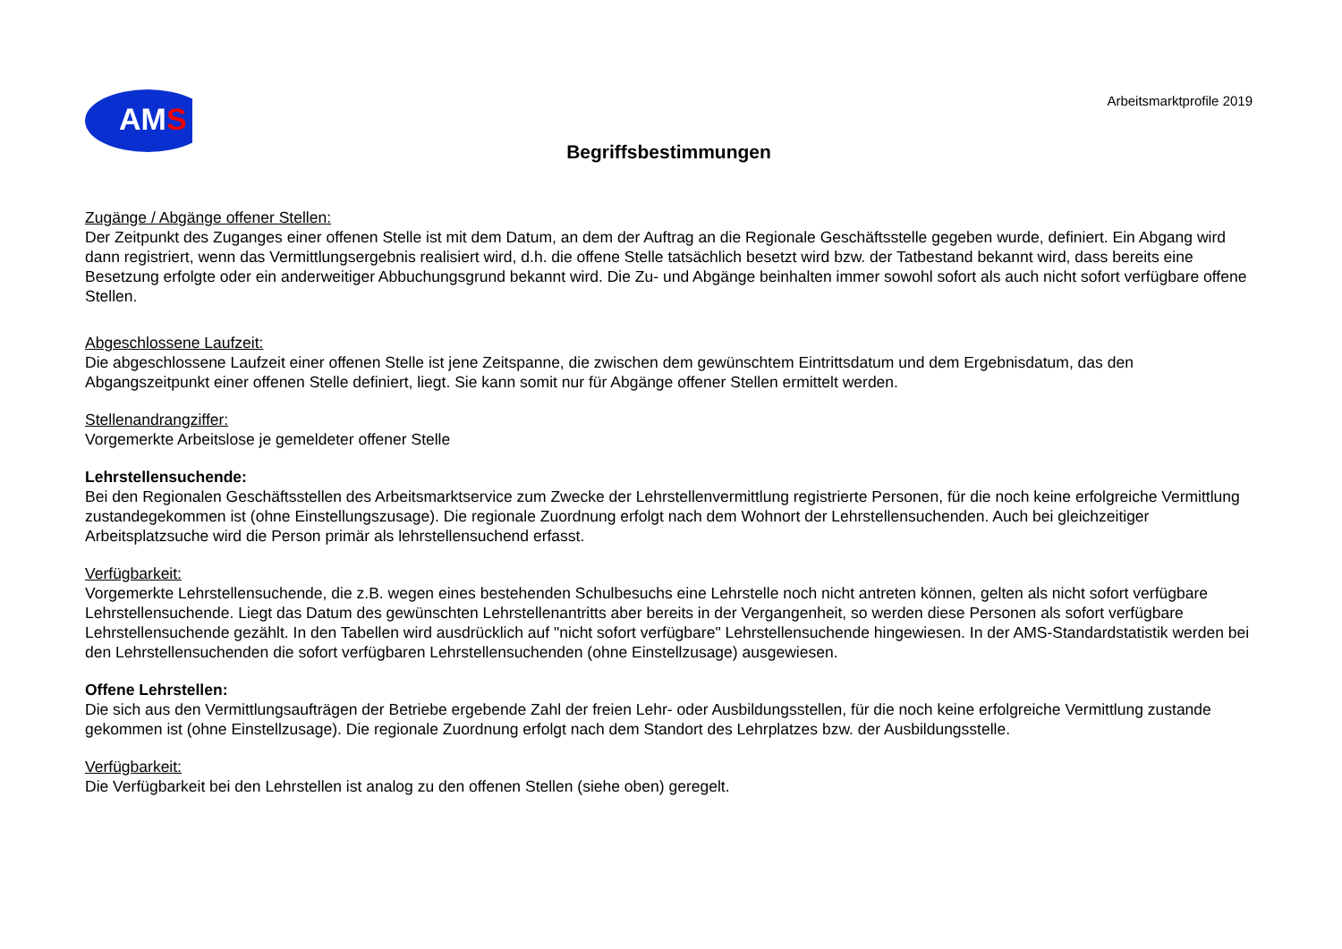AMS
Arbeitsmarktprofile 2019
Begriffsbestimmungen
Zugänge / Abgänge offener Stellen:
Der Zeitpunkt des Zuganges einer offenen Stelle ist mit dem Datum, an dem der Auftrag an die Regionale Geschäftsstelle gegeben wurde, definiert. Ein Abgang wird dann registriert, wenn das Vermittlungsergebnis realisiert wird, d.h. die offene Stelle tatsächlich besetzt wird bzw. der Tatbestand bekannt wird, dass bereits eine Besetzung erfolgte oder ein anderweitiger Abbuchungsgrund bekannt wird. Die Zu- und Abgänge beinhalten immer sowohl sofort als auch nicht sofort verfügbare offene Stellen.
Abgeschlossene Laufzeit:
Die abgeschlossene Laufzeit einer offenen Stelle ist jene Zeitspanne, die zwischen dem gewünschtem Eintrittsdatum und dem Ergebnisdatum, das den Abgangszeitpunkt einer offenen Stelle definiert, liegt. Sie kann somit nur für Abgänge offener Stellen ermittelt werden.
Stellenandrangziffer:
Vorgemerkte Arbeitslose je gemeldeter offener Stelle
Lehrstellensuchende:
Bei den Regionalen Geschäftsstellen des Arbeitsmarktservice zum Zwecke der Lehrstellenvermittlung registrierte Personen, für die noch keine erfolgreiche Vermittlung zustandegekommen ist (ohne Einstellungszusage). Die regionale Zuordnung erfolgt nach dem Wohnort der Lehrstellensuchenden. Auch bei gleichzeitiger Arbeitsplatzsuche wird die Person primär als lehrstellensuchend erfasst.
Verfügbarkeit:
Vorgemerkte Lehrstellensuchende, die z.B. wegen eines bestehenden Schulbesuchs eine Lehrstelle noch nicht antreten können, gelten als nicht sofort verfügbare Lehrstellensuchende. Liegt das Datum des gewünschten Lehrstellenantritts aber bereits in der Vergangenheit, so werden diese Personen als sofort verfügbare Lehrstellensuchende gezählt. In den Tabellen wird ausdrücklich auf "nicht sofort verfügbare" Lehrstellensuchende hingewiesen. In der AMS-Standardstatistik werden bei den Lehrstellensuchenden die sofort verfügbaren Lehrstellensuchenden (ohne Einstellzusage) ausgewiesen.
Offene Lehrstellen:
Die sich aus den Vermittlungsaufträgen der Betriebe ergebende Zahl der freien Lehr- oder Ausbildungsstellen, für die noch keine erfolgreiche Vermittlung zustande gekommen ist (ohne Einstellzusage). Die regionale Zuordnung erfolgt nach dem Standort des Lehrplatzes bzw. der Ausbildungsstelle.
Verfügbarkeit:
Die Verfügbarkeit bei den Lehrstellen ist analog zu den offenen Stellen (siehe oben) geregelt.